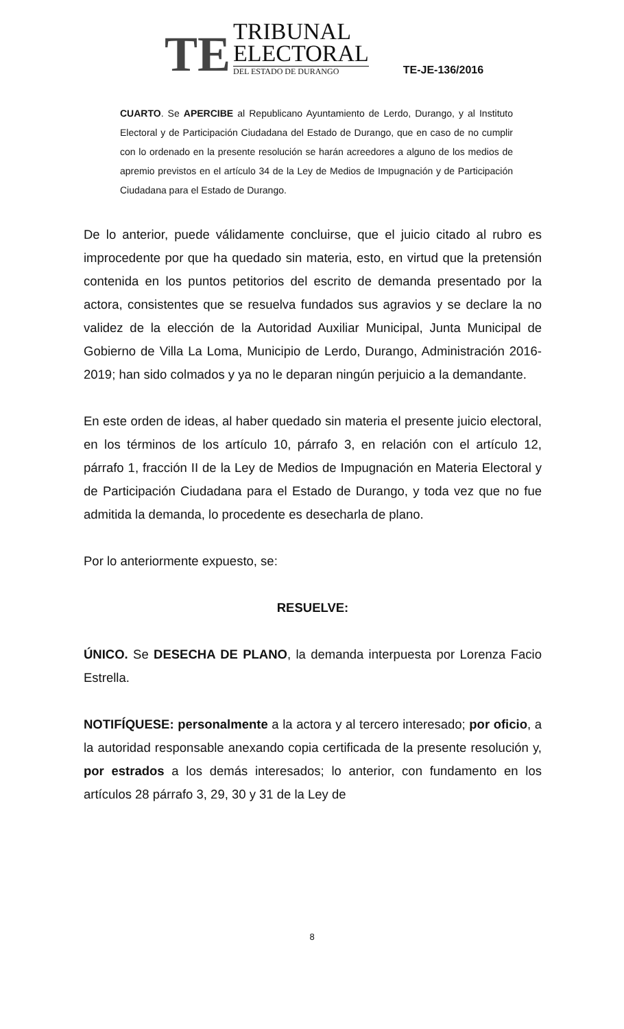TE
TRIBUNAL
ELECTORAL
DEL ESTADO DE DURANGO
TE-JE-136/2016
CUARTO. Se APERCIBE al Republicano Ayuntamiento de Lerdo, Durango, y al Instituto Electoral y de Participación Ciudadana del Estado de Durango, que en caso de no cumplir con lo ordenado en la presente resolución se harán acreedores a alguno de los medios de apremio previstos en el artículo 34 de la Ley de Medios de Impugnación y de Participación Ciudadana para el Estado de Durango.
De lo anterior, puede válidamente concluirse, que el juicio citado al rubro es improcedente por que ha quedado sin materia, esto, en virtud que la pretensión contenida en los puntos petitorios del escrito de demanda presentado por la actora, consistentes que se resuelva fundados sus agravios y se declare la no validez de la elección de la Autoridad Auxiliar Municipal, Junta Municipal de Gobierno de Villa La Loma, Municipio de Lerdo, Durango, Administración 2016-2019; han sido colmados y ya no le deparan ningún perjuicio a la demandante.
En este orden de ideas, al haber quedado sin materia el presente juicio electoral, en los términos de los artículo 10, párrafo 3, en relación con el artículo 12, párrafo 1, fracción II de la Ley de Medios de Impugnación en Materia Electoral y de Participación Ciudadana para el Estado de Durango, y toda vez que no fue admitida la demanda, lo procedente es desecharla de plano.
Por lo anteriormente expuesto, se:
RESUELVE:
ÚNICO. Se DESECHA DE PLANO, la demanda interpuesta por Lorenza Facio Estrella.
NOTIFÍQUESE: personalmente a la actora y al tercero interesado; por oficio, a la autoridad responsable anexando copia certificada de la presente resolución y, por estrados a los demás interesados; lo anterior, con fundamento en los artículos 28 párrafo 3, 29, 30 y 31 de la Ley de
8